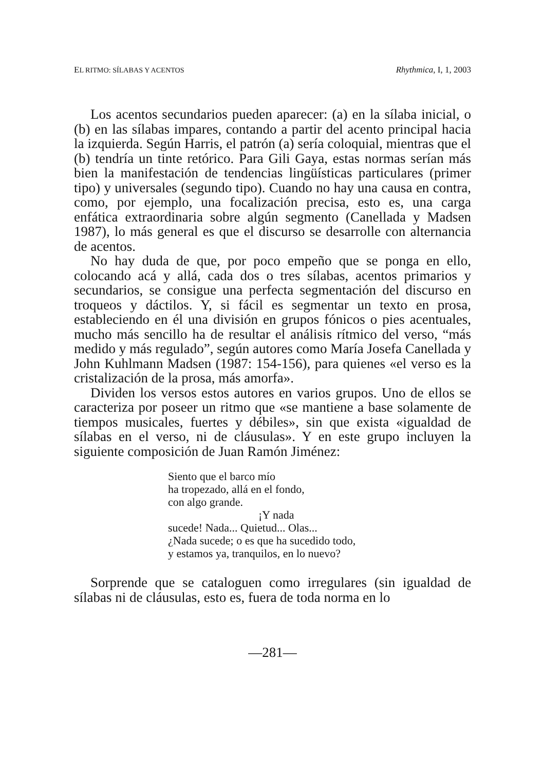EL RITMO: SÍLABAS Y ACENTOS Rhythmica, I, 1, 2003
Los acentos secundarios pueden aparecer: (a) en la sílaba inicial, o (b) en las sílabas impares, contando a partir del acento principal hacia la izquierda. Según Harris, el patrón (a) sería coloquial, mientras que el (b) tendría un tinte retórico. Para Gili Gaya, estas normas serían más bien la manifestación de tendencias lingüísticas particulares (primer tipo) y universales (segundo tipo). Cuando no hay una causa en contra, como, por ejemplo, una focalización precisa, esto es, una carga enfática extraordinaria sobre algún segmento (Canellada y Madsen 1987), lo más general es que el discurso se desarrolle con alternancia de acentos.
No hay duda de que, por poco empeño que se ponga en ello, colocando acá y allá, cada dos o tres sílabas, acentos primarios y secundarios, se consigue una perfecta segmentación del discurso en troqueos y dáctilos. Y, si fácil es segmentar un texto en prosa, estableciendo en él una división en grupos fónicos o pies acentuales, mucho más sencillo ha de resultar el análisis rítmico del verso, “más medido y más regulado”, según autores como María Josefa Canellada y John Kuhlmann Madsen (1987: 154-156), para quienes «el verso es la cristalización de la prosa, más amorfa».
Dividen los versos estos autores en varios grupos. Uno de ellos se caracteriza por poseer un ritmo que «se mantiene a base solamente de tiempos musicales, fuertes y débiles», sin que exista «igualdad de sílabas en el verso, ni de cláusulas». Y en este grupo incluyen la siguiente composición de Juan Ramón Jiménez:
Siento que el barco mío
ha tropezado, allá en el fondo,
con algo grande.
¡Y nada
sucede! Nada... Quietud... Olas...
¿Nada sucede; o es que ha sucedido todo,
y estamos ya, tranquilos, en lo nuevo?
Sorprende que se cataloguen como irregulares (sin igualdad de sílabas ni de cláusulas, esto es, fuera de toda norma en lo
—281—